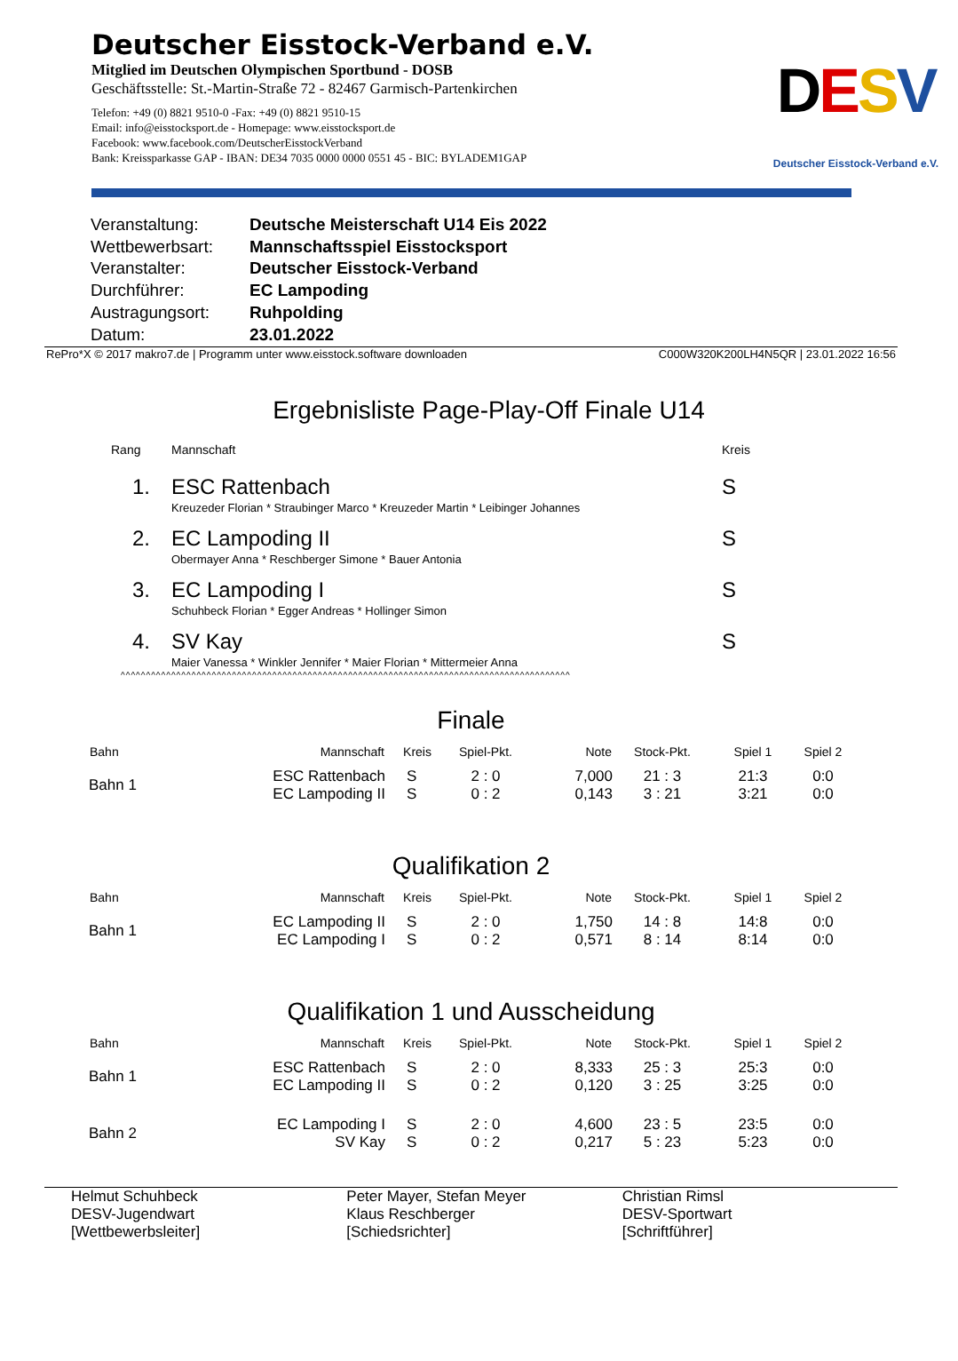Deutscher Eisstock-Verband e.V.
Mitglied im Deutschen Olympischen Sportbund - DOSB
Geschäftsstelle: St.-Martin-Straße 72 - 82467 Garmisch-Partenkirchen
Telefon: +49 (0) 8821 9510-0 -Fax: +49 (0) 8821 9510-15
Email: info@eisstocksport.de - Homepage: www.eisstocksport.de
Facebook: www.facebook.com/DeutscherEisstockVerband
Bank: Kreissparkasse GAP - IBAN: DE34 7035 0000 0000 0551 45 - BIC: BYLADEM1GAP
DESV
Deutscher Eisstock-Verband e.V.
| Veranstaltung: | Deutsche Meisterschaft U14 Eis 2022 |
| Wettbewerbsart: | Mannschaftsspiel Eisstocksport |
| Veranstalter: | Deutscher Eisstock-Verband |
| Durchführer: | EC Lampoding |
| Austragungsort: | Ruhpolding |
| Datum: | 23.01.2022 |
RePro*X © 2017 makro7.de | Programm unter www.eisstock.software downloaden C000W320K200LH4N5QR | 23.01.2022 16:56
Ergebnisliste Page-Play-Off Finale U14
| Rang | Mannschaft | Kreis |
| --- | --- | --- |
| 1. | ESC Rattenbach Kreuzeder Florian * Straubinger Marco * Kreuzeder Martin * Leibinger Johannes | S |
| 2. | EC Lampoding II Obermayer Anna * Reschberger Simone * Bauer Antonia | S |
| 3. | EC Lampoding I Schuhbeck Florian * Egger Andreas * Hollinger Simon | S |
| 4. | SV Kay Maier Vanessa * Winkler Jennifer * Maier Florian * Mittermeier Anna | S |
^^^^^^^^^^^^^^^^^^^^^^^^^^^^^^^^^^^^^^^^^^^^^^^^^^^^^^^^^^^^^^^^^^^^^^^^^^^^^^^^^^^^^^^^^
Finale
| Bahn | Mannschaft | Kreis | Spiel-Pkt. | Note | Stock-Pkt. | Spiel 1 | Spiel 2 |
| --- | --- | --- | --- | --- | --- | --- | --- |
| Bahn 1 | ESC Rattenbach EC Lampoding II | S S | 2 : 0 0 : 2 | 7,000 0,143 | 21 : 3 3 : 21 | 21:3 3:21 | 0:0 0:0 |
Qualifikation 2
| Bahn | Mannschaft | Kreis | Spiel-Pkt. | Note | Stock-Pkt. | Spiel 1 | Spiel 2 |
| --- | --- | --- | --- | --- | --- | --- | --- |
| Bahn 1 | EC Lampoding II EC Lampoding I | S S | 2 : 0 0 : 2 | 1,750 0,571 | 14 : 8 8 : 14 | 14:8 8:14 | 0:0 0:0 |
Qualifikation 1 und Ausscheidung
| Bahn | Mannschaft | Kreis | Spiel-Pkt. | Note | Stock-Pkt. | Spiel 1 | Spiel 2 |
| --- | --- | --- | --- | --- | --- | --- | --- |
| Bahn 1 | ESC Rattenbach EC Lampoding II | S S | 2 : 0 0 : 2 | 8,333 0,120 | 25 : 3 3 : 25 | 25:3 3:25 | 0:0 0:0 |
| Bahn 2 | EC Lampoding I SV Kay | S S | 2 : 0 0 : 2 | 4,600 0,217 | 23 : 5 5 : 23 | 23:5 5:23 | 0:0 0:0 |
Helmut Schuhbeck
DESV-Jugendwart
[Wettbewerbsleiter]
Peter Mayer, Stefan Meyer
Klaus Reschberger
[Schiedsrichter]
Christian Rimsl
DESV-Sportwart
[Schriftführer]